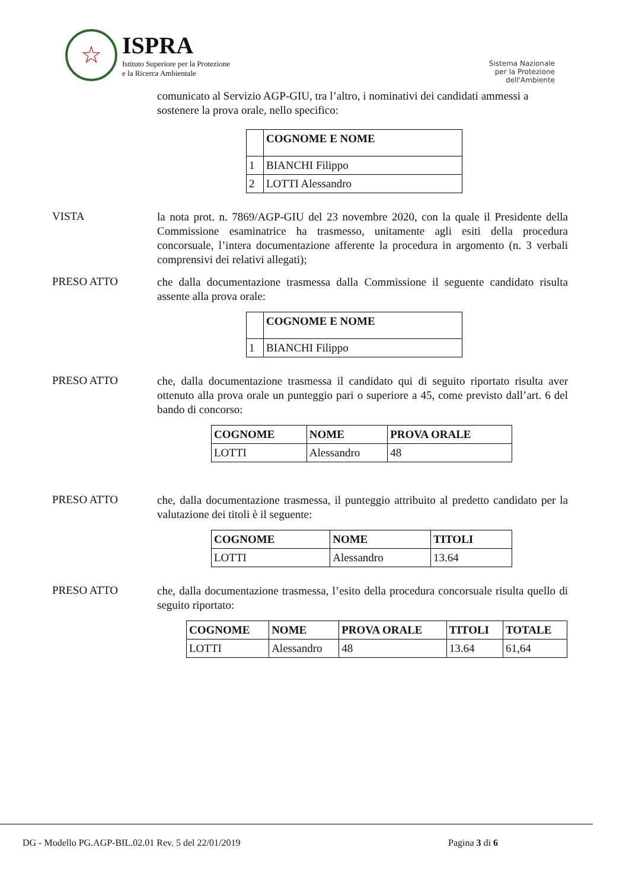☆
ISPRA
Istituto Superiore per la Protezione
e la Ricerca Ambientale
Sistema Nazionale
per la Protezione
dell'Ambiente
comunicato al Servizio AGP-GIU, tra l’altro, i nominativi dei candidati ammessi a sostenere la prova orale, nello specifico:
| | COGNOME E NOME |
| --- | --- |
| 1 | BIANCHI Filippo |
| 2 | LOTTI Alessandro |
VISTA
la nota prot. n. 7869/AGP-GIU del 23 novembre 2020, con la quale il Presidente della Commissione esaminatrice ha trasmesso, unitamente agli esiti della procedura concorsuale, l’intera documentazione afferente la procedura in argomento (n. 3 verbali comprensivi dei relativi allegati);
PRESO ATTO
che dalla documentazione trasmessa dalla Commissione il seguente candidato risulta assente alla prova orale:
| | COGNOME E NOME |
| --- | --- |
| 1 | BIANCHI Filippo |
PRESO ATTO
che, dalla documentazione trasmessa il candidato qui di seguito riportato risulta aver ottenuto alla prova orale un punteggio pari o superiore a 45, come previsto dall’art. 6 del bando di concorso:
| COGNOME | NOME | PROVA ORALE |
| --- | --- | --- |
| LOTTI | Alessandro | 48 |
PRESO ATTO
che, dalla documentazione trasmessa, il punteggio attribuito al predetto candidato per la valutazione dei titoli è il seguente:
| COGNOME | NOME | TITOLI |
| --- | --- | --- |
| LOTTI | Alessandro | 13.64 |
PRESO ATTO
che, dalla documentazione trasmessa, l’esito della procedura concorsuale risulta quello di seguito riportato:
| COGNOME | NOME | PROVA ORALE | TITOLI | TOTALE |
| --- | --- | --- | --- | --- |
| LOTTI | Alessandro | 48 | 13.64 | 61,64 |
DG - Modello PG.AGP-BIL.02.01 Rev. 5 del 22/01/2019 Pagina 3 di 6